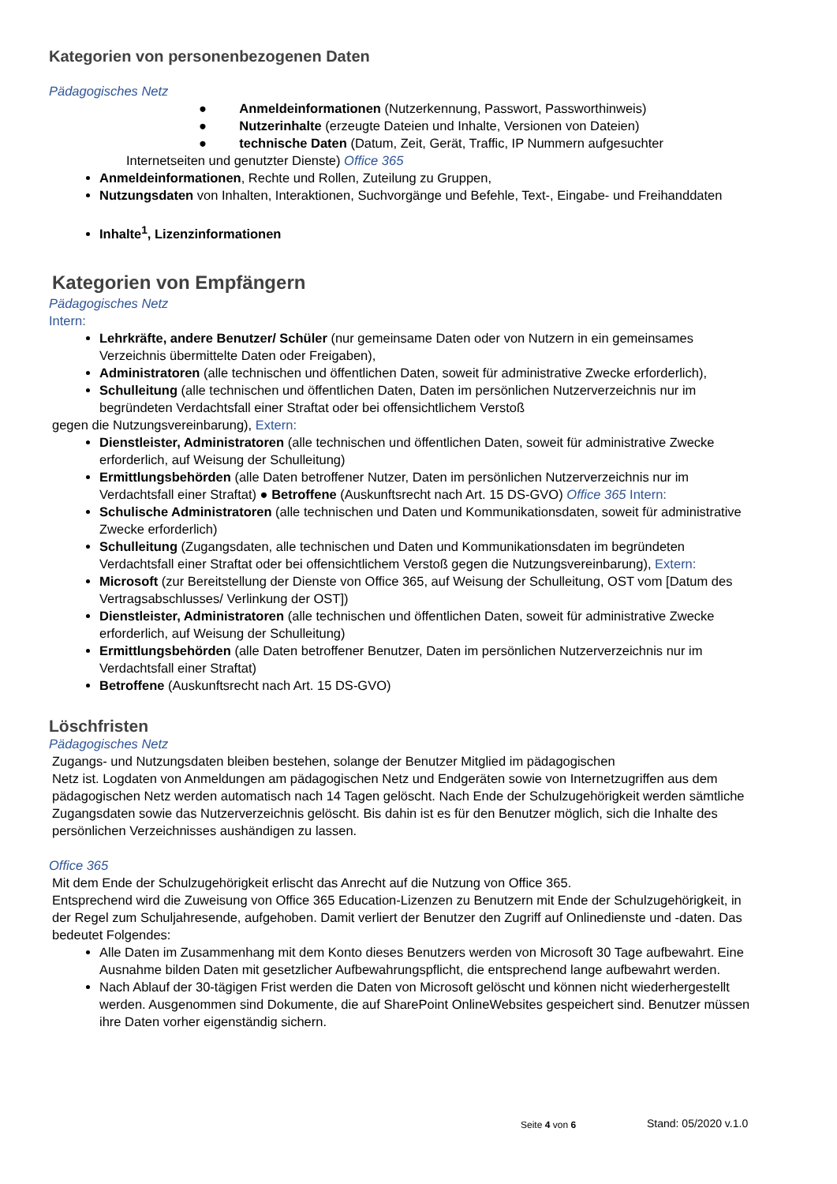Kategorien von personenbezogenen Daten
Pädagogisches Netz
● Anmeldeinformationen (Nutzerkennung, Passwort, Passworthinweis)
● Nutzerinhalte (erzeugte Dateien und Inhalte, Versionen von Dateien)
● technische Daten (Datum, Zeit, Gerät, Traffic, IP Nummern aufgesuchter
Internetseiten und genutzter Dienste) Office 365
Anmeldeinformationen, Rechte und Rollen, Zuteilung zu Gruppen,
Nutzungsdaten von Inhalten, Interaktionen, Suchvorgänge und Befehle, Text-, Eingabe- und Freihanddaten
Inhalte<sup>1</sup>, Lizenzinformationen
Kategorien von Empfängern
Pädagogisches Netz
Intern:
Lehrkräfte, andere Benutzer/ Schüler (nur gemeinsame Daten oder von Nutzern in ein gemeinsames Verzeichnis übermittelte Daten oder Freigaben),
Administratoren (alle technischen und öffentlichen Daten, soweit für administrative Zwecke erforderlich),
Schulleitung (alle technischen und öffentlichen Daten, Daten im persönlichen Nutzerverzeichnis nur im begründeten Verdachtsfall einer Straftat oder bei offensichtlichem Verstoß
gegen die Nutzungsvereinbarung), Extern:
Dienstleister, Administratoren (alle technischen und öffentlichen Daten, soweit für administrative Zwecke erforderlich, auf Weisung der Schulleitung)
Ermittlungsbehörden (alle Daten betroffener Nutzer, Daten im persönlichen Nutzerverzeichnis nur im Verdachtsfall einer Straftat) ● Betroffene (Auskunftsrecht nach Art. 15 DS-GVO) Office 365 Intern:
Schulische Administratoren (alle technischen und Daten und Kommunikationsdaten, soweit für administrative Zwecke erforderlich)
Schulleitung (Zugangsdaten, alle technischen und Daten und Kommunikationsdaten im begründeten Verdachtsfall einer Straftat oder bei offensichtlichem Verstoß gegen die Nutzungsvereinbarung), Extern:
Microsoft (zur Bereitstellung der Dienste von Office 365, auf Weisung der Schulleitung, OST vom [Datum des Vertragsabschlusses/ Verlinkung der OST])
Dienstleister, Administratoren (alle technischen und öffentlichen Daten, soweit für administrative Zwecke erforderlich, auf Weisung der Schulleitung)
Ermittlungsbehörden (alle Daten betroffener Benutzer, Daten im persönlichen Nutzerverzeichnis nur im Verdachtsfall einer Straftat)
Betroffene (Auskunftsrecht nach Art. 15 DS-GVO)
Löschfristen
Pädagogisches Netz
Zugangs- und Nutzungsdaten bleiben bestehen, solange der Benutzer Mitglied im pädagogischen
Netz ist. Logdaten von Anmeldungen am pädagogischen Netz und Endgeräten sowie von Internetzugriffen aus dem pädagogischen Netz werden automatisch nach 14 Tagen gelöscht. Nach Ende der Schulzugehörigkeit werden sämtliche Zugangsdaten sowie das Nutzerverzeichnis gelöscht. Bis dahin ist es für den Benutzer möglich, sich die Inhalte des persönlichen Verzeichnisses aushändigen zu lassen.
Office 365
Mit dem Ende der Schulzugehörigkeit erlischt das Anrecht auf die Nutzung von Office 365.
Entsprechend wird die Zuweisung von Office 365 Education-Lizenzen zu Benutzern mit Ende der Schulzugehörigkeit, in der Regel zum Schuljahresende, aufgehoben. Damit verliert der Benutzer den Zugriff auf Onlinedienste und -daten. Das bedeutet Folgendes:
Alle Daten im Zusammenhang mit dem Konto dieses Benutzers werden von Microsoft 30 Tage aufbewahrt. Eine Ausnahme bilden Daten mit gesetzlicher Aufbewahrungspflicht, die entsprechend lange aufbewahrt werden.
Nach Ablauf der 30-tägigen Frist werden die Daten von Microsoft gelöscht und können nicht wiederhergestellt werden. Ausgenommen sind Dokumente, die auf SharePoint OnlineWebsites gespeichert sind. Benutzer müssen ihre Daten vorher eigenständig sichern.
Seite 4 von 6 Stand: 05/2020 v.1.0